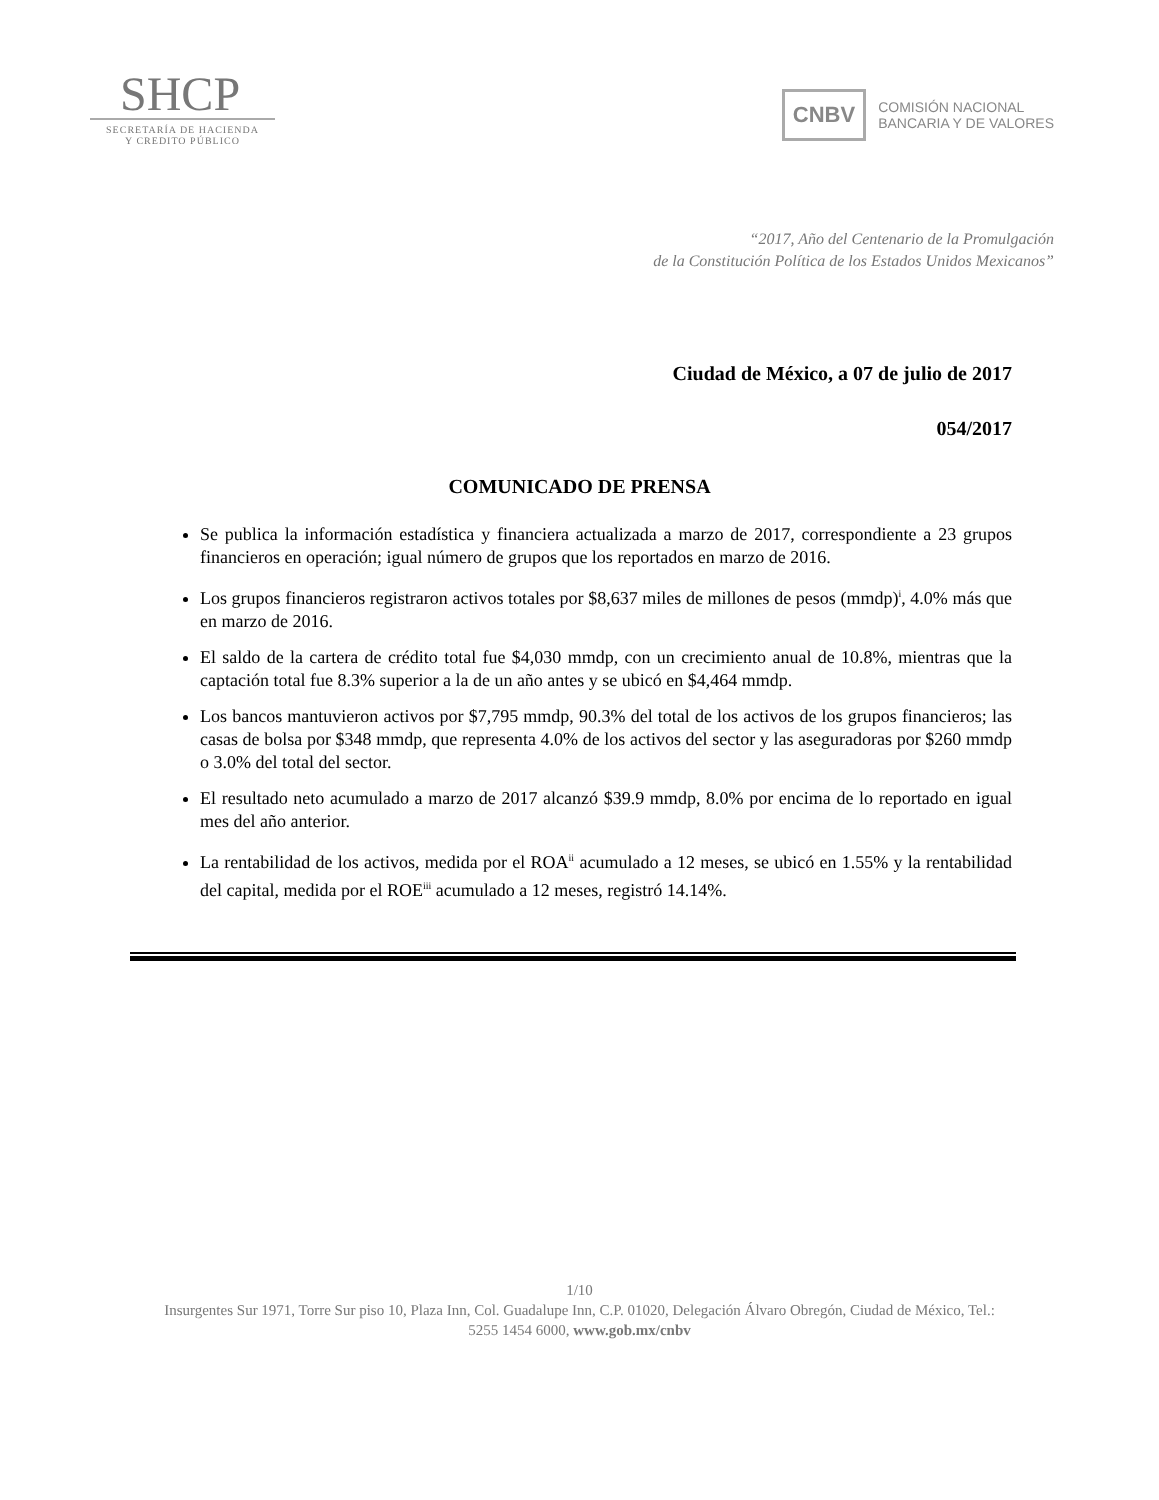SHCP
SECRETARÍA DE HACIENDA
Y CREDITO PÚBLICO
CNBV
COMISIÓN NACIONAL
BANCARIA Y DE VALORES
“2017, Año del Centenario de la Promulgación
de la Constitución Política de los Estados Unidos Mexicanos”
Ciudad de México, a 07 de julio de 2017
054/2017
COMUNICADO DE PRENSA
Se publica la información estadística y financiera actualizada a marzo de 2017, correspondiente a 23 grupos financieros en operación; igual número de grupos que los reportados en marzo de 2016.
Los grupos financieros registraron activos totales por $8,637 miles de millones de pesos (mmdp)<sup>i</sup>, 4.0% más que en marzo de 2016.
El saldo de la cartera de crédito total fue $4,030 mmdp, con un crecimiento anual de 10.8%, mientras que la captación total fue 8.3% superior a la de un año antes y se ubicó en $4,464 mmdp.
Los bancos mantuvieron activos por $7,795 mmdp, 90.3% del total de los activos de los grupos financieros; las casas de bolsa por $348 mmdp, que representa 4.0% de los activos del sector y las aseguradoras por $260 mmdp o 3.0% del total del sector.
El resultado neto acumulado a marzo de 2017 alcanzó $39.9 mmdp, 8.0% por encima de lo reportado en igual mes del año anterior.
La rentabilidad de los activos, medida por el ROA<sup>ii</sup> acumulado a 12 meses, se ubicó en 1.55% y la rentabilidad del capital, medida por el ROE<sup>iii</sup> acumulado a 12 meses, registró 14.14%.
1/10
Insurgentes Sur 1971, Torre Sur piso 10, Plaza Inn, Col. Guadalupe Inn, C.P. 01020, Delegación Álvaro Obregón, Ciudad de México, Tel.: 5255 1454 6000, www.gob.mx/cnbv